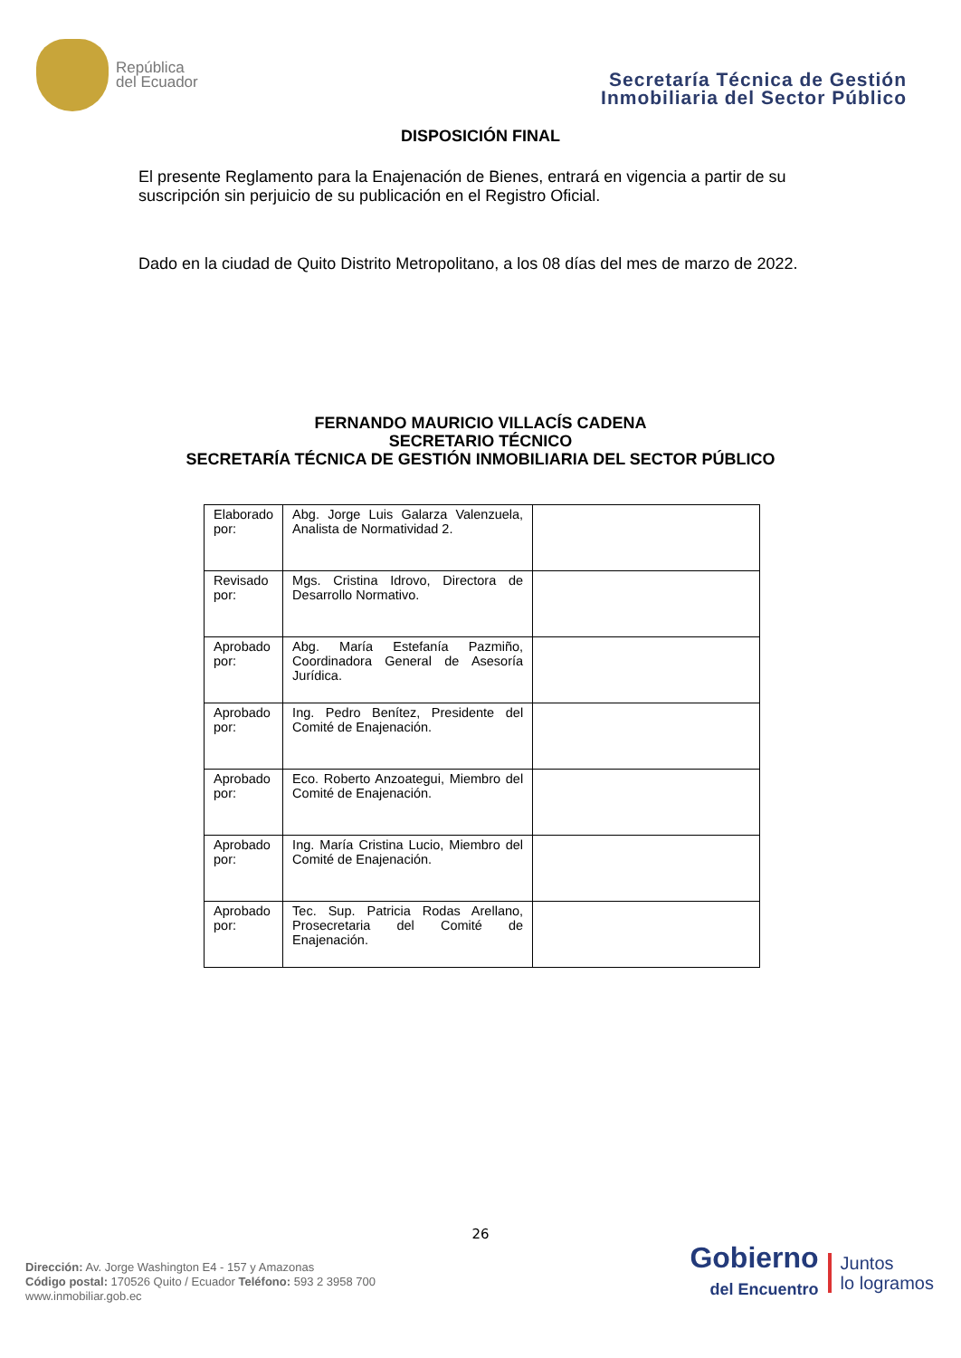República
del Ecuador
Secretaría Técnica de Gestión
Inmobiliaria del Sector Público
DISPOSICIÓN FINAL
El presente Reglamento para la Enajenación de Bienes, entrará en vigencia a partir de su suscripción sin perjuicio de su publicación en el Registro Oficial.
Dado en la ciudad de Quito Distrito Metropolitano, a los 08 días del mes de marzo de 2022.
FERNANDO MAURICIO VILLACÍS CADENA
SECRETARIO TÉCNICO
SECRETARÍA TÉCNICA DE GESTIÓN INMOBILIARIA DEL SECTOR PÚBLICO
| Elaborado por: | Abg. Jorge Luis Galarza Valenzuela, Analista de Normatividad 2. | |
| Revisado por: | Mgs. Cristina Idrovo, Directora de Desarrollo Normativo. | |
| Aprobado por: | Abg. María Estefanía Pazmiño, Coordinadora General de Asesoría Jurídica. | |
| Aprobado por: | Ing. Pedro Benítez, Presidente del Comité de Enajenación. | |
| Aprobado por: | Eco. Roberto Anzoategui, Miembro del Comité de Enajenación. | |
| Aprobado por: | Ing. María Cristina Lucio, Miembro del Comité de Enajenación. | |
| Aprobado por: | Tec. Sup. Patricia Rodas Arellano, Prosecretaria del Comité de Enajenación. | |
26
Dirección: Av. Jorge Washington E4 - 157 y Amazonas
Código postal: 170526 Quito / Ecuador Teléfono: 593 2 3958 700
www.inmobiliar.gob.ec
Gobierno
del Encuentro
Juntos
lo logramos